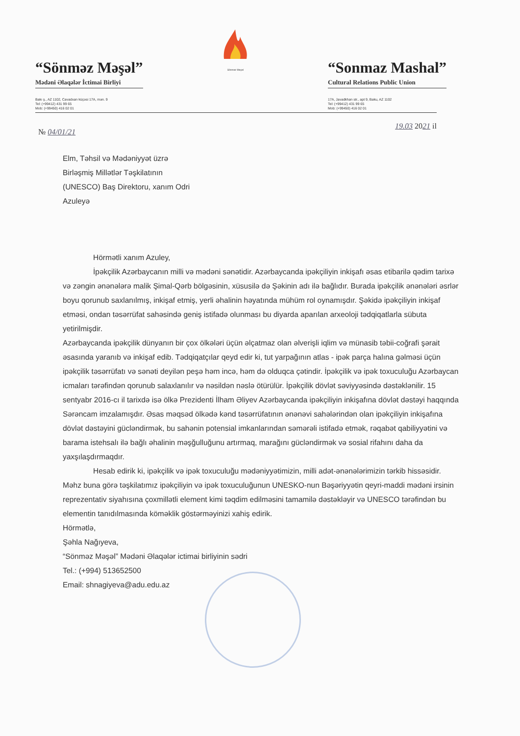“Sönməz Məşəl”
Mədəni Əlaqələr İctimai Birliyi
Bakı ş., AZ 1102, Cavadxan küçəsi 17A, mən. 9
Tel: (+99412) 431 99 65
Mob: (+99450) 416 02 01
Sönməz Məşəl
“Sonmaz Mashal”
Cultural Relations Public Union
17A, Javadkhan str., apt 9, Baku, AZ 1102
Tel: (+99412) 431 99 65
Mob: (+99450) 416 02 01
№ 04/01/21
19.03 2021 il
Elm, Təhsil və Mədəniyyət üzrə
Birləşmiş Millətlər Təşkilatının
(UNESCO) Baş Direktoru, xanım Odri
Azuleyə
Hörmətli xanım Azuley,
İpəkçilik Azərbaycanın milli və mədəni sənətidir. Azərbaycanda ipəkçiliyin inkişafı əsas etibarilə qədim tarixə və zəngin ənənələrə malik Şimal-Qərb bölgəsinin, xüsusilə də Şəkinin adı ilə bağlıdır. Burada ipəkçilik ənənələri əsrlər boyu qorunub saxlanılmış, inkişaf etmiş, yerli əhalinin həyatında mühüm rol oynamışdır. Şəkidə ipəkçiliyin inkişaf etməsi, ondan təsərrüfat sahəsində geniş istifadə olunması bu diyarda aparılan arxeoloji tədqiqatlarla sübuta yetirilmişdir.
Azərbaycanda ipəkçilik dünyanın bir çox ölkələri üçün əlçatmaz olan əlverişli iqlim və münasib təbii-coğrafi şərait əsasında yaranıb və inkişaf edib. Tədqiqatçılar qeyd edir ki, tut yarpağının atlas - ipək parça halına gəlməsi üçün ipəkçilik təsərrüfatı və sənəti deyilən peşə həm incə, həm də olduqca çətindir. İpəkçilik və ipək toxuculuğu Azərbaycan icmaları tərəfindən qorunub salaxlanılır və nəsildən nəslə ötürülür. İpəkçilik dövlət səviyyəsində dəstəklənilir. 15 sentyabr 2016-cı il tarixdə isə ölkə Prezidenti İlham Əliyev Azərbaycanda ipəkçiliyin inkişafına dövlət dəstəyi haqqında Sərəncam imzalamışdır. Əsas məqsəd ölkədə kənd təsərrüfatının ənənəvi sahələrindən olan ipəkçiliyin inkişafına dövlət dəstəyini gücləndirmək, bu sahənin potensial imkanlarından səmərəli istifadə etmək, rəqabət qabiliyyətini və barama istehsalı ilə bağlı əhalinin məşğulluğunu artırmaq, marağını gücləndirmək və sosial rifahını daha da yaxşılaşdırmaqdır.
Hesab edirik ki, ipəkçilik və ipək toxuculuğu mədəniyyətimizin, milli adət-ənənələrimizin tərkib hissəsidir. Məhz buna görə təşkilatımız ipəkçiliyin və ipək toxuculuğunun UNESKO-nun Bəşəriyyətin qeyri-maddi mədəni irsinin reprezentativ siyahısına çoxmillətli element kimi təqdim edilməsini tamamilə dəstəkləyir və UNESCO tərəfindən bu elementin tanıdılmasında köməklik göstərməyinizi xahiş edirik.
Hörmətlə,
Şəhla Nağıyeva,
“Sönməz Məşəl” Mədəni Əlaqələr ictimai birliyinin sədri
Tel.: (+994) 513652500
Email: shnagiyeva@adu.edu.az